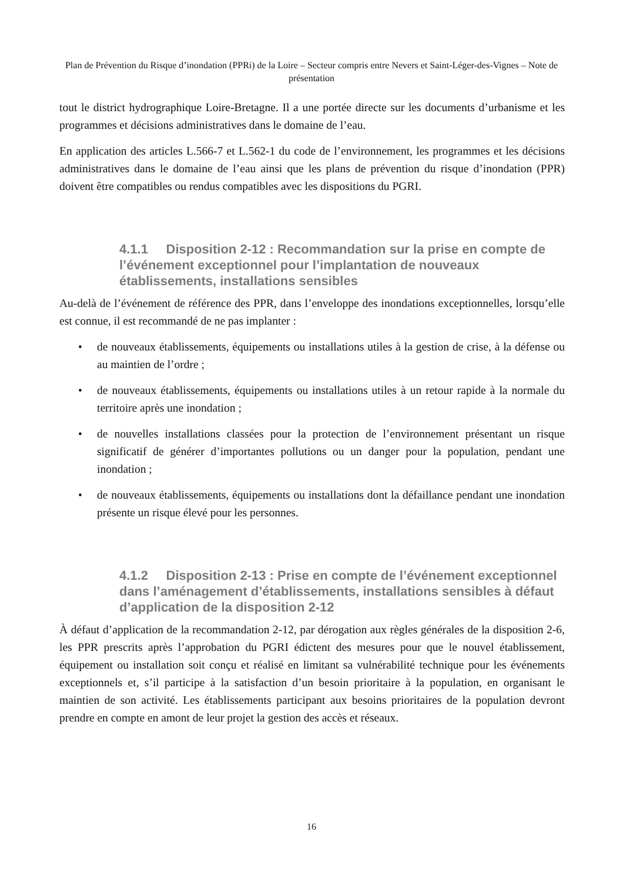Plan de Prévention du Risque d’inondation (PPRi) de la Loire – Secteur compris entre Nevers et Saint-Léger-des-Vignes – Note de présentation
tout le district hydrographique Loire-Bretagne. Il a une portée directe sur les documents d’urbanisme et les programmes et décisions administratives dans le domaine de l’eau.
En application des articles L.566-7 et L.562-1 du code de l’environnement, les programmes et les décisions administratives dans le domaine de l’eau ainsi que les plans de prévention du risque d’inondation (PPR) doivent être compatibles ou rendus compatibles avec les dispositions du PGRI.
4.1.1 Disposition 2-12 : Recommandation sur la prise en compte de l’événement exceptionnel pour l’implantation de nouveaux établissements, installations sensibles
Au-delà de l’événement de référence des PPR, dans l’enveloppe des inondations exceptionnelles, lorsqu’elle est connue, il est recommandé de ne pas implanter :
• de nouveaux établissements, équipements ou installations utiles à la gestion de crise, à la défense ou au maintien de l’ordre ;
• de nouveaux établissements, équipements ou installations utiles à un retour rapide à la normale du territoire après une inondation ;
• de nouvelles installations classées pour la protection de l’environnement présentant un risque significatif de générer d’importantes pollutions ou un danger pour la population, pendant une inondation ;
• de nouveaux établissements, équipements ou installations dont la défaillance pendant une inondation présente un risque élevé pour les personnes.
4.1.2 Disposition 2-13 : Prise en compte de l’événement exceptionnel dans l’aménagement d’établissements, installations sensibles à défaut d’application de la disposition 2-12
À défaut d’application de la recommandation 2-12, par dérogation aux règles générales de la disposition 2-6, les PPR prescrits après l’approbation du PGRI édictent des mesures pour que le nouvel établissement, équipement ou installation soit conçu et réalisé en limitant sa vulnérabilité technique pour les événements exceptionnels et, s’il participe à la satisfaction d’un besoin prioritaire à la population, en organisant le maintien de son activité. Les établissements participant aux besoins prioritaires de la population devront prendre en compte en amont de leur projet la gestion des accès et réseaux.
16